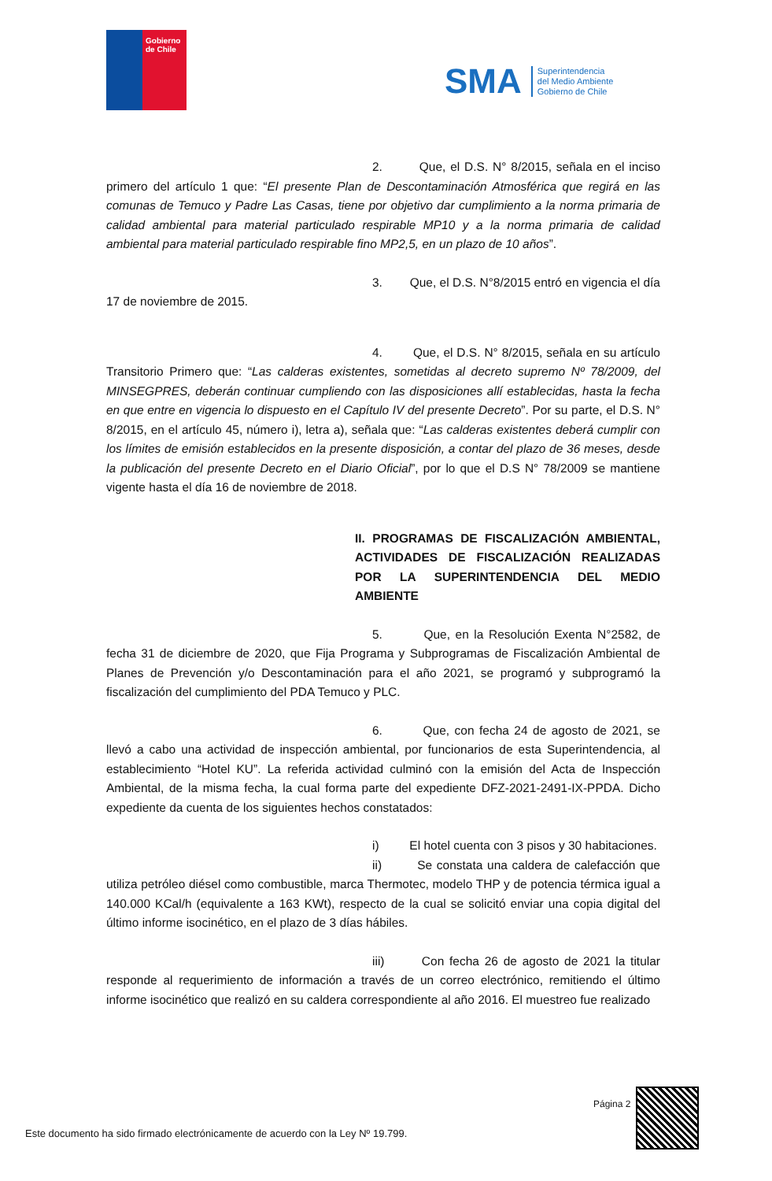Gobierno
de Chile
SMA Superintendencia
del Medio Ambiente
Gobierno de Chile
2. Que, el D.S. N° 8/2015, señala en el inciso primero del artículo 1 que: “El presente Plan de Descontaminación Atmosférica que regirá en las comunas de Temuco y Padre Las Casas, tiene por objetivo dar cumplimiento a la norma primaria de calidad ambiental para material particulado respirable MP10 y a la norma primaria de calidad ambiental para material particulado respirable fino MP2,5, en un plazo de 10 años”.
3. Que, el D.S. N°8/2015 entró en vigencia el día 17 de noviembre de 2015.
4. Que, el D.S. N° 8/2015, señala en su artículo Transitorio Primero que: “Las calderas existentes, sometidas al decreto supremo Nº 78/2009, del MINSEGPRES, deberán continuar cumpliendo con las disposiciones allí establecidas, hasta la fecha en que entre en vigencia lo dispuesto en el Capítulo IV del presente Decreto”. Por su parte, el D.S. N° 8/2015, en el artículo 45, número i), letra a), señala que: “Las calderas existentes deberá cumplir con los límites de emisión establecidos en la presente disposición, a contar del plazo de 36 meses, desde la publicación del presente Decreto en el Diario Oficial”, por lo que el D.S N° 78/2009 se mantiene vigente hasta el día 16 de noviembre de 2018.
II. PROGRAMAS DE FISCALIZACIÓN AMBIENTAL, ACTIVIDADES DE FISCALIZACIÓN REALIZADAS POR LA SUPERINTENDENCIA DEL MEDIO AMBIENTE
5. Que, en la Resolución Exenta N°2582, de fecha 31 de diciembre de 2020, que Fija Programa y Subprogramas de Fiscalización Ambiental de Planes de Prevención y/o Descontaminación para el año 2021, se programó y subprogramó la fiscalización del cumplimiento del PDA Temuco y PLC.
6. Que, con fecha 24 de agosto de 2021, se llevó a cabo una actividad de inspección ambiental, por funcionarios de esta Superintendencia, al establecimiento “Hotel KU”. La referida actividad culminó con la emisión del Acta de Inspección Ambiental, de la misma fecha, la cual forma parte del expediente DFZ-2021-2491-IX-PPDA. Dicho expediente da cuenta de los siguientes hechos constatados:
i) El hotel cuenta con 3 pisos y 30 habitaciones.
ii) Se constata una caldera de calefacción que utiliza petróleo diésel como combustible, marca Thermotec, modelo THP y de potencia térmica igual a 140.000 KCal/h (equivalente a 163 KWt), respecto de la cual se solicitó enviar una copia digital del último informe isocinético, en el plazo de 3 días hábiles.
iii) Con fecha 26 de agosto de 2021 la titular responde al requerimiento de información a través de un correo electrónico, remitiendo el último informe isocinético que realizó en su caldera correspondiente al año 2016. El muestreo fue realizado
Página 2
Este documento ha sido firmado electrónicamente de acuerdo con la Ley Nº 19.799.